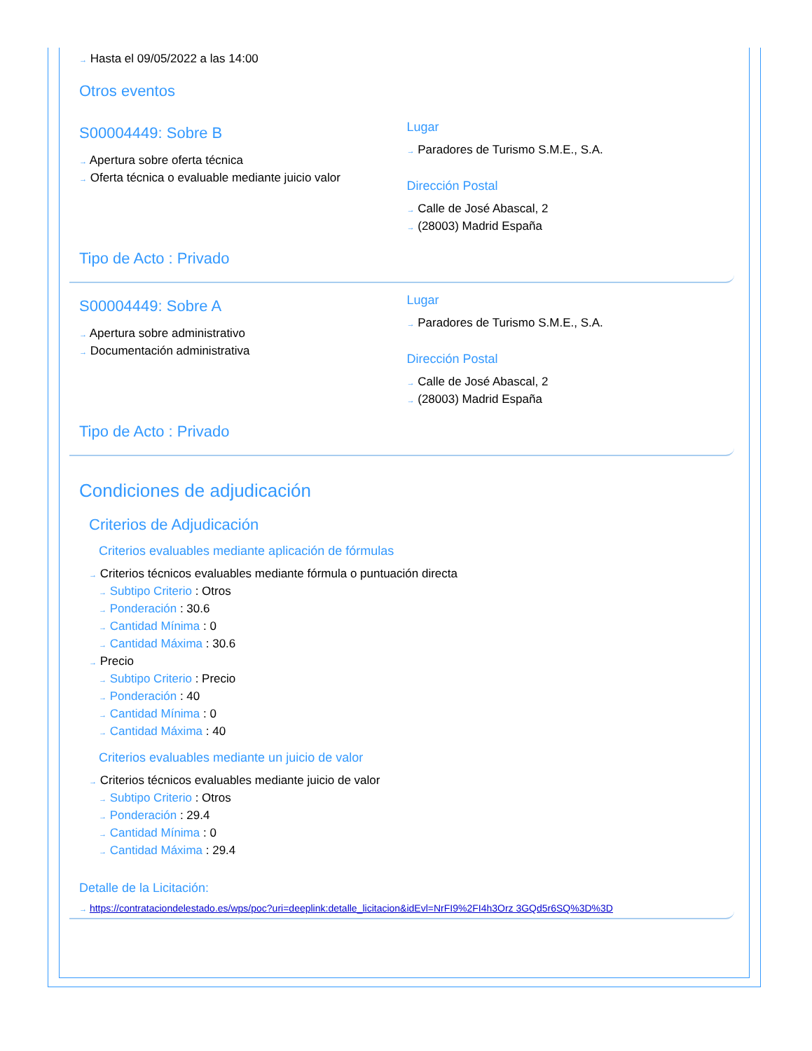→ Hasta el 09/05/2022 a las 14:00
Otros eventos
S00004449: Sobre B
→ Apertura sobre oferta técnica
→ Oferta técnica o evaluable mediante juicio valor
Lugar
→ Paradores de Turismo S.M.E., S.A.
Dirección Postal
→ Calle de José Abascal, 2
→ (28003) Madrid España
Tipo de Acto : Privado
S00004449: Sobre A
→ Apertura sobre administrativo
→ Documentación administrativa
Lugar
→ Paradores de Turismo S.M.E., S.A.
Dirección Postal
→ Calle de José Abascal, 2
→ (28003) Madrid España
Tipo de Acto : Privado
Condiciones de adjudicación
Criterios de Adjudicación
Criterios evaluables mediante aplicación de fórmulas
→ Criterios técnicos evaluables mediante fórmula o puntuación directa
→ Subtipo Criterio : Otros
→ Ponderación : 30.6
→ Cantidad Mínima : 0
→ Cantidad Máxima : 30.6
→ Precio
→ Subtipo Criterio : Precio
→ Ponderación : 40
→ Cantidad Mínima : 0
→ Cantidad Máxima : 40
Criterios evaluables mediante un juicio de valor
→ Criterios técnicos evaluables mediante juicio de valor
→ Subtipo Criterio : Otros
→ Ponderación : 29.4
→ Cantidad Mínima : 0
→ Cantidad Máxima : 29.4
Detalle de la Licitación:
→ https://contrataciondelestado.es/wps/poc?uri=deeplink:detalle_licitacion&idEvl=NrFI9%2FI4h3Orz 3GQd5r6SQ%3D%3D